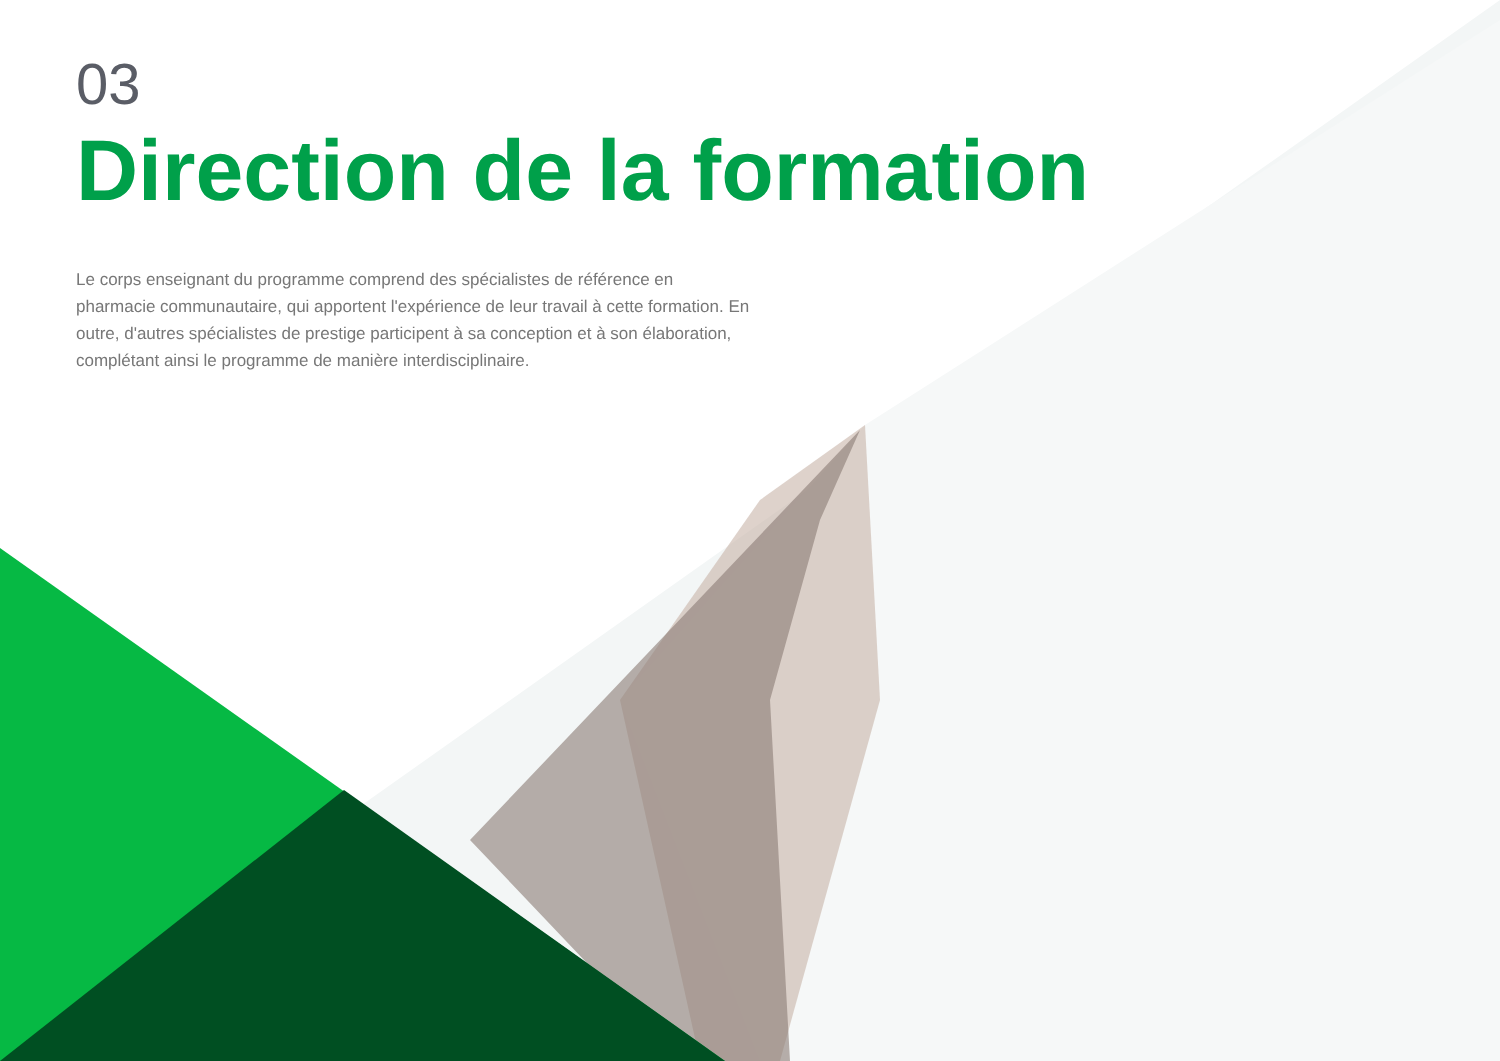03
Direction de la formation
Le corps enseignant du programme comprend des spécialistes de référence en pharmacie communautaire, qui apportent l'expérience de leur travail à cette formation. En outre, d'autres spécialistes de prestige participent à sa conception et à son élaboration, complétant ainsi le programme de manière interdisciplinaire.